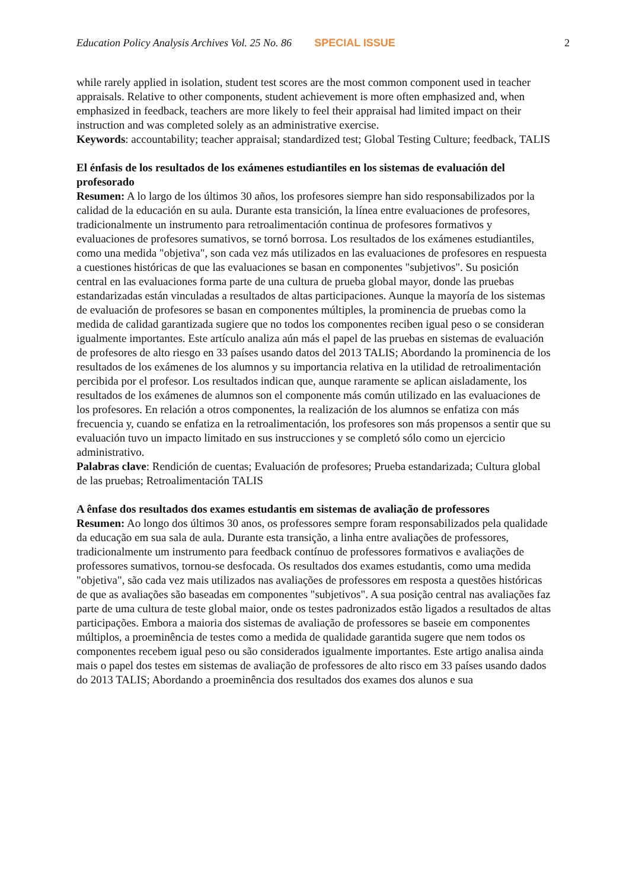Education Policy Analysis Archives Vol. 25 No. 86 SPECIAL ISSUE 2
while rarely applied in isolation, student test scores are the most common component used in teacher appraisals. Relative to other components, student achievement is more often emphasized and, when emphasized in feedback, teachers are more likely to feel their appraisal had limited impact on their instruction and was completed solely as an administrative exercise.
Keywords: accountability; teacher appraisal; standardized test; Global Testing Culture; feedback, TALIS
El énfasis de los resultados de los exámenes estudiantiles en los sistemas de evaluación del profesorado
Resumen: A lo largo de los últimos 30 años, los profesores siempre han sido responsabilizados por la calidad de la educación en su aula. Durante esta transición, la línea entre evaluaciones de profesores, tradicionalmente un instrumento para retroalimentación continua de profesores formativos y evaluaciones de profesores sumativos, se tornó borrosa. Los resultados de los exámenes estudiantiles, como una medida "objetiva", son cada vez más utilizados en las evaluaciones de profesores en respuesta a cuestiones históricas de que las evaluaciones se basan en componentes "subjetivos". Su posición central en las evaluaciones forma parte de una cultura de prueba global mayor, donde las pruebas estandarizadas están vinculadas a resultados de altas participaciones. Aunque la mayoría de los sistemas de evaluación de profesores se basan en componentes múltiples, la prominencia de pruebas como la medida de calidad garantizada sugiere que no todos los componentes reciben igual peso o se consideran igualmente importantes. Este artículo analiza aún más el papel de las pruebas en sistemas de evaluación de profesores de alto riesgo en 33 países usando datos del 2013 TALIS; Abordando la prominencia de los resultados de los exámenes de los alumnos y su importancia relativa en la utilidad de retroalimentación percibida por el profesor. Los resultados indican que, aunque raramente se aplican aisladamente, los resultados de los exámenes de alumnos son el componente más común utilizado en las evaluaciones de los profesores. En relación a otros componentes, la realización de los alumnos se enfatiza con más frecuencia y, cuando se enfatiza en la retroalimentación, los profesores son más propensos a sentir que su evaluación tuvo un impacto limitado en sus instrucciones y se completó sólo como un ejercicio administrativo.
Palabras clave: Rendición de cuentas; Evaluación de profesores; Prueba estandarizada; Cultura global de las pruebas; Retroalimentación TALIS
A ênfase dos resultados dos exames estudantis em sistemas de avaliação de professores
Resumen: Ao longo dos últimos 30 anos, os professores sempre foram responsabilizados pela qualidade da educação em sua sala de aula. Durante esta transição, a linha entre avaliações de professores, tradicionalmente um instrumento para feedback contínuo de professores formativos e avaliações de professores sumativos, tornou-se desfocada. Os resultados dos exames estudantis, como uma medida "objetiva", são cada vez mais utilizados nas avaliações de professores em resposta a questões históricas de que as avaliações são baseadas em componentes "subjetivos". A sua posição central nas avaliações faz parte de uma cultura de teste global maior, onde os testes padronizados estão ligados a resultados de altas participações. Embora a maioria dos sistemas de avaliação de professores se baseie em componentes múltiplos, a proeminência de testes como a medida de qualidade garantida sugere que nem todos os componentes recebem igual peso ou são considerados igualmente importantes. Este artigo analisa ainda mais o papel dos testes em sistemas de avaliação de professores de alto risco em 33 países usando dados do 2013 TALIS; Abordando a proeminência dos resultados dos exames dos alunos e sua